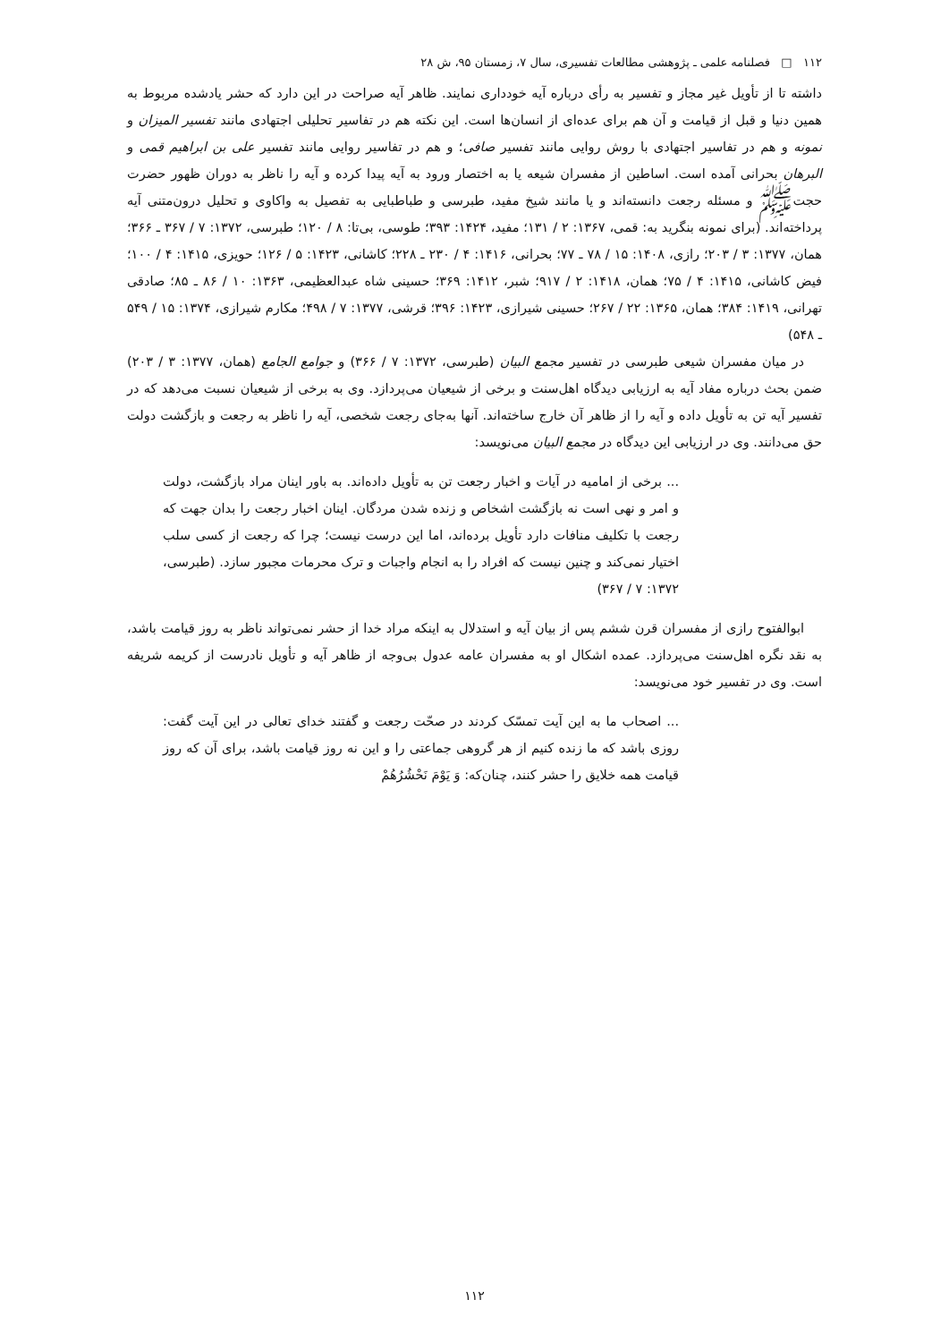۱۱۲ □ فصلنامه علمی ـ پژوهشی مطالعات تفسیری، سال ۷، زمستان ۹۵، ش ۲۸
داشته تا از تأویل غیر مجاز و تفسیر به رأی درباره آیه خودداری نمایند. ظاهر آیه صراحت در این دارد که حشر یادشده مربوط به همین دنیا و قبل از قیامت و آن هم برای عده‌ای از انسان‌ها است. این نکته هم در تفاسیر تحلیلی اجتهادی مانند تفسیر المیزان و نمونه و هم در تفاسیر اجتهادی با روش روایی مانند تفسیر صافی؛ و هم در تفاسیر روایی مانند تفسیر علی بن ابراهیم قمی و البرهان بحرانی آمده است. اساطین از مفسران شیعه یا به اختصار ورود به آیه پیدا کرده و آیه را ناظر به دوران ظهور حضرت حجت‌ﷺ و مسئله رجعت دانسته‌اند و یا مانند شیخ مفید، طبرسی و طباطبایی به تفصیل به واکاوی و تحلیل درون‌متنی آیه پرداخته‌اند. (برای نمونه بنگرید به: قمی، ۱۳۶۷: ۲ / ۱۳۱؛ مفید، ۱۴۲۴: ۳۹۳؛ طوسی، بی‌تا: ۸ / ۱۲۰؛ طبرسی، ۱۳۷۲: ۷ / ۳۶۷ ـ ۳۶۶؛ همان، ۱۳۷۷: ۳ / ۲۰۳؛ رازی، ۱۴۰۸: ۱۵ / ۷۸ ـ ۷۷؛ بحرانی، ۱۴۱۶: ۴ / ۲۳۰ ـ ۲۲۸؛ کاشانی، ۱۴۲۳: ۵ / ۱۲۶؛ حویزی، ۱۴۱۵: ۴ / ۱۰۰؛ فیض کاشانی، ۱۴۱۵: ۴ / ۷۵؛ همان، ۱۴۱۸: ۲ / ۹۱۷؛ شبر، ۱۴۱۲: ۳۶۹؛ حسینی شاه عبدالعظیمی، ۱۳۶۳: ۱۰ / ۸۶ ـ ۸۵؛ صادقی تهرانی، ۱۴۱۹: ۳۸۴؛ همان، ۱۳۶۵: ۲۲ / ۲۶۷؛ حسینی شیرازی، ۱۴۲۳: ۳۹۶؛ قرشی، ۱۳۷۷: ۷ / ۴۹۸؛ مکارم شیرازی، ۱۳۷۴: ۱۵ / ۵۴۹ ـ ۵۴۸)
در میان مفسران شیعی طبرسی در تفسیر مجمع البیان (طبرسی، ۱۳۷۲: ۷ / ۳۶۶) و جوامع الجامع (همان، ۱۳۷۷: ۳ / ۲۰۳) ضمن بحث درباره مفاد آیه به ارزیابی دیدگاه اهل‌سنت و برخی از شیعیان می‌پردازد. وی به برخی از شیعیان نسبت می‌دهد که در تفسیر آیه تن به تأویل داده و آیه را از ظاهر آن خارج ساخته‌اند. آنها به‌جای رجعت شخصی، آیه را ناظر به رجعت و بازگشت دولت حق می‌دانند. وی در ارزیابی این دیدگاه در مجمع البیان می‌نویسد:
... برخی از امامیه در آیات و اخبار رجعت تن به تأویل داده‌اند. به باور اینان مراد بازگشت، دولت و امر و نهی است نه بازگشت اشخاص و زنده شدن مردگان. اینان اخبار رجعت را بدان جهت که رجعت با تکلیف منافات دارد تأویل برده‌اند، اما این درست نیست؛ چرا که رجعت از کسی سلب اختیار نمی‌کند و چنین نیست که افراد را به انجام واجبات و ترک محرمات مجبور سازد. (طبرسی، ۱۳۷۲: ۷ / ۳۶۷)
ابوالفتوح رازی از مفسران قرن ششم پس از بیان آیه و استدلال به اینکه مراد خدا از حشر نمی‌تواند ناظر به روز قیامت باشد، به نقد نگره اهل‌سنت می‌پردازد. عمده اشکال او به مفسران عامه عدول بی‌وجه از ظاهر آیه و تأویل نادرست از کریمه شریفه است. وی در تفسیر خود می‌نویسد:
... اصحاب ما به این آیت تمسّک کردند در صحّت رجعت و گفتند خدای تعالی در این آیت گفت: روزی باشد که ما زنده کنیم از هر گروهی جماعتی را و این نه روز قیامت باشد، برای آن که روز قیامت همه خلایق را حشر کنند، چنان‌که: وَ یَوْمَ نَحْشُرُهُمْ
۱۱۲